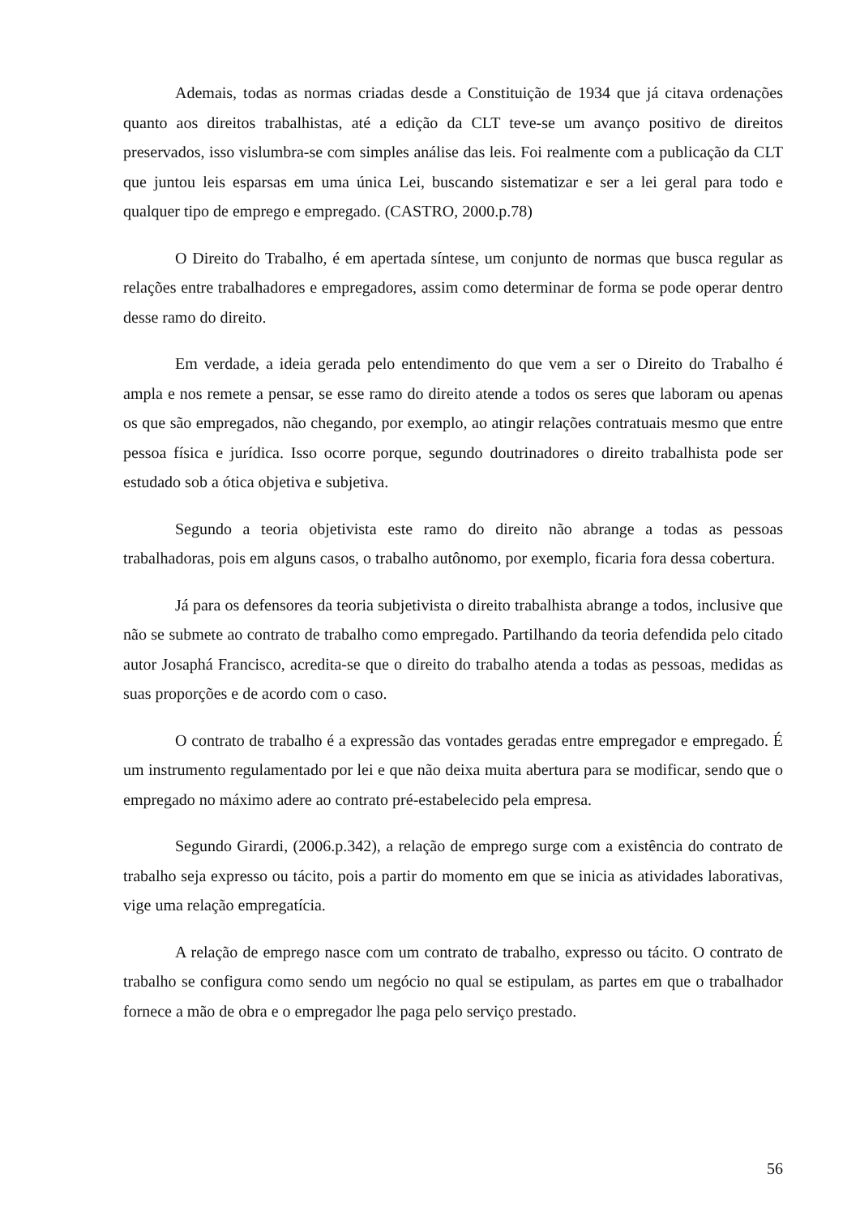Ademais, todas as normas criadas desde a Constituição de 1934 que já citava ordenações quanto aos direitos trabalhistas, até a edição da CLT teve-se um avanço positivo de direitos preservados, isso vislumbra-se com simples análise das leis. Foi realmente com a publicação da CLT que juntou leis esparsas em uma única Lei, buscando sistematizar e ser a lei geral para todo e qualquer tipo de emprego e empregado. (CASTRO, 2000.p.78)
O Direito do Trabalho, é em apertada síntese, um conjunto de normas que busca regular as relações entre trabalhadores e empregadores, assim como determinar de forma se pode operar dentro desse ramo do direito.
Em verdade, a ideia gerada pelo entendimento do que vem a ser o Direito do Trabalho é ampla e nos remete a pensar, se esse ramo do direito atende a todos os seres que laboram ou apenas os que são empregados, não chegando, por exemplo, ao atingir relações contratuais mesmo que entre pessoa física e jurídica. Isso ocorre porque, segundo doutrinadores o direito trabalhista pode ser estudado sob a ótica objetiva e subjetiva.
Segundo a teoria objetivista este ramo do direito não abrange a todas as pessoas trabalhadoras, pois em alguns casos, o trabalho autônomo, por exemplo, ficaria fora dessa cobertura.
Já para os defensores da teoria subjetivista o direito trabalhista abrange a todos, inclusive que não se submete ao contrato de trabalho como empregado. Partilhando da teoria defendida pelo citado autor Josaphá Francisco, acredita-se que o direito do trabalho atenda a todas as pessoas, medidas as suas proporções e de acordo com o caso.
O contrato de trabalho é a expressão das vontades geradas entre empregador e empregado. É um instrumento regulamentado por lei e que não deixa muita abertura para se modificar, sendo que o empregado no máximo adere ao contrato pré-estabelecido pela empresa.
Segundo Girardi, (2006.p.342), a relação de emprego surge com a existência do contrato de trabalho seja expresso ou tácito, pois a partir do momento em que se inicia as atividades laborativas, vige uma relação empregatícia.
A relação de emprego nasce com um contrato de trabalho, expresso ou tácito. O contrato de trabalho se configura como sendo um negócio no qual se estipulam, as partes em que o trabalhador fornece a mão de obra e o empregador lhe paga pelo serviço prestado.
56